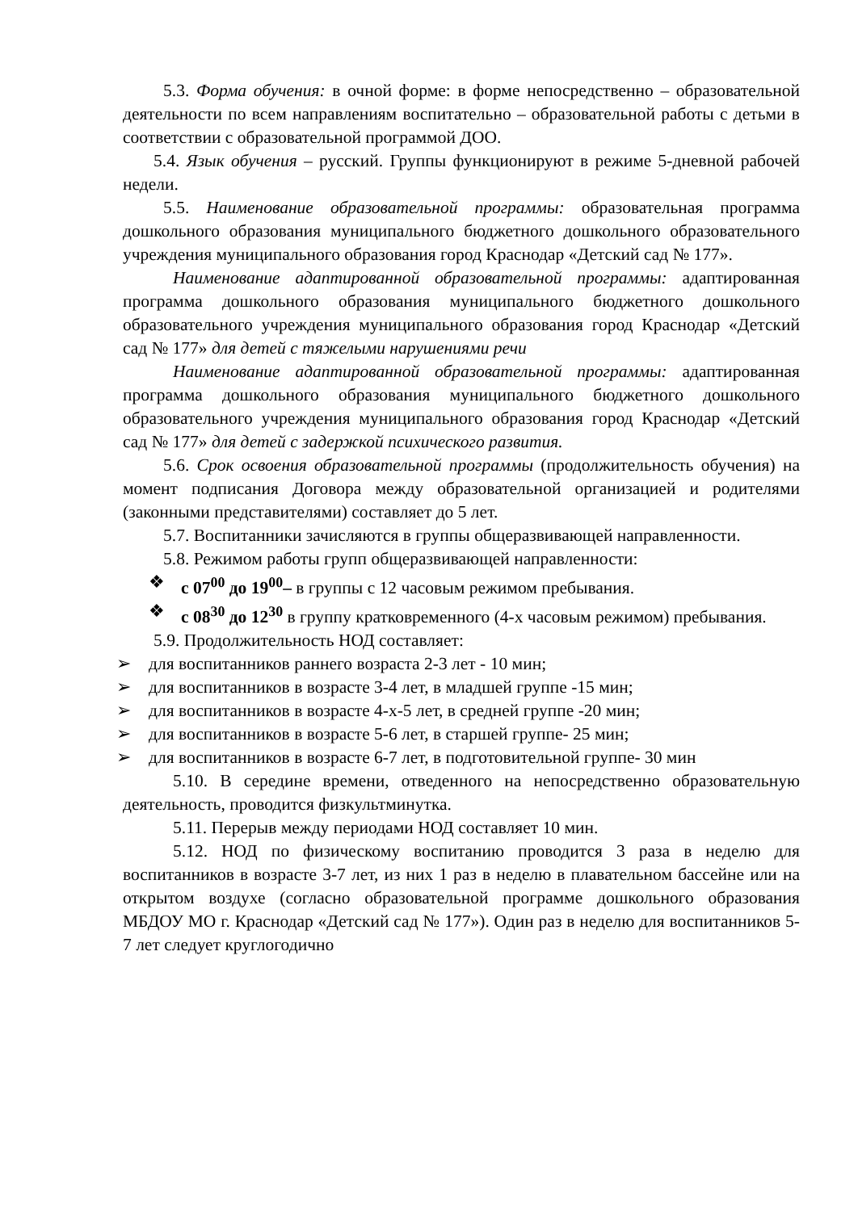5.3. Форма обучения: в очной форме: в форме непосредственно – образовательной деятельности по всем направлениям воспитательно – образовательной работы с детьми в соответствии с образовательной программой ДОО.
5.4. Язык обучения – русский. Группы функционируют в режиме 5-дневной рабочей недели.
5.5. Наименование образовательной программы: образовательная программа дошкольного образования муниципального бюджетного дошкольного образовательного учреждения муниципального образования город Краснодар «Детский сад № 177».
Наименование адаптированной образовательной программы: адаптированная программа дошкольного образования муниципального бюджетного дошкольного образовательного учреждения муниципального образования город Краснодар «Детский сад № 177» для детей с тяжелыми нарушениями речи
Наименование адаптированной образовательной программы: адаптированная программа дошкольного образования муниципального бюджетного дошкольного образовательного учреждения муниципального образования город Краснодар «Детский сад № 177» для детей с задержкой психического развития.
5.6. Срок освоения образовательной программы (продолжительность обучения) на момент подписания Договора между образовательной организацией и родителями (законными представителями) составляет до 5 лет.
5.7. Воспитанники зачисляются в группы общеразвивающей направленности.
5.8. Режимом работы групп общеразвивающей направленности:
❖ с 07<sup>00</sup> до 19<sup>00</sup>– в группы с 12 часовым режимом пребывания.
❖ с 08<sup>30</sup> до 12<sup>30</sup> в группу кратковременного (4-х часовым режимом) пребывания.
5.9. Продолжительность НОД составляет:
➢ для воспитанников раннего возраста 2-3 лет - 10 мин;
➢ для воспитанников в возрасте 3-4 лет, в младшей группе -15 мин;
➢ для воспитанников в возрасте 4-х-5 лет, в средней группе -20 мин;
➢ для воспитанников в возрасте 5-6 лет, в старшей группе- 25 мин;
➢ для воспитанников в возрасте 6-7 лет, в подготовительной группе- 30 мин
5.10. В середине времени, отведенного на непосредственно образовательную деятельность, проводится физкультминутка.
5.11. Перерыв между периодами НОД составляет 10 мин.
5.12. НОД по физическому воспитанию проводится 3 раза в неделю для воспитанников в возрасте 3-7 лет, из них 1 раз в неделю в плавательном бассейне или на открытом воздухе (согласно образовательной программе дошкольного образования МБДОУ МО г. Краснодар «Детский сад № 177»). Один раз в неделю для воспитанников 5-7 лет следует круглогодично